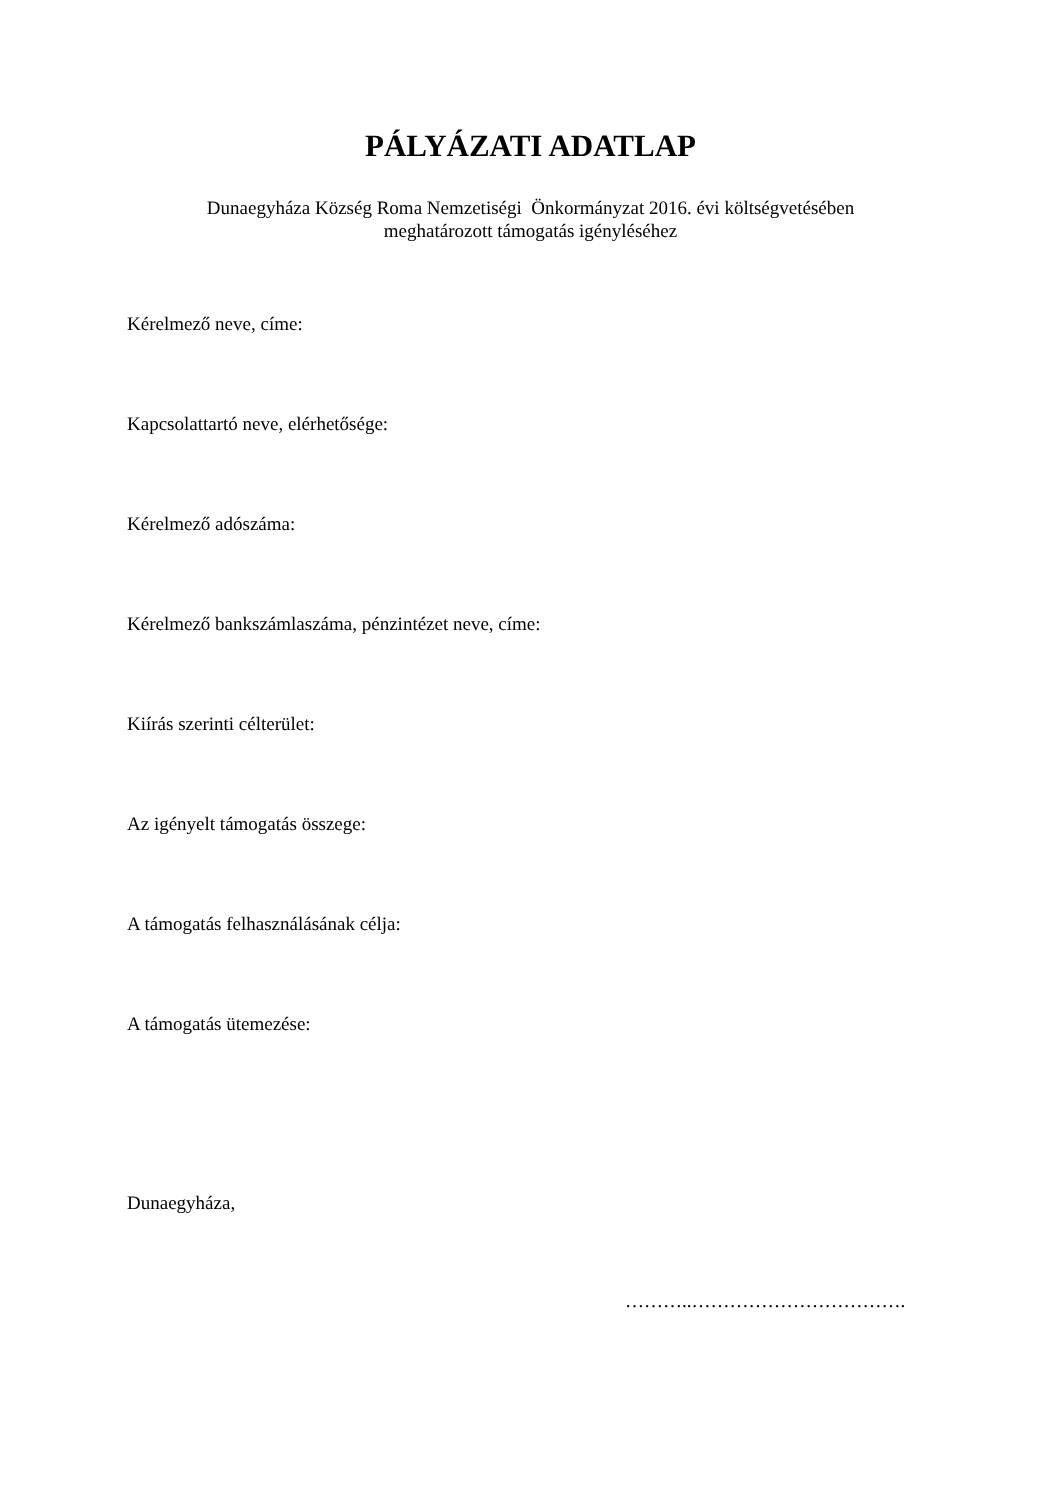PÁLYÁZATI ADATLAP
Dunaegyháza Község Roma Nemzetiségi Önkormányzat 2016. évi költségvetésében
meghatározott támogatás igényléséhez
Kérelmező neve, címe:
Kapcsolattartó neve, elérhetősége:
Kérelmező adószáma:
Kérelmező bankszámlaszáma, pénzintézet neve, címe:
Kiírás szerinti célterület:
Az igényelt támogatás összege:
A támogatás felhasználásának célja:
A támogatás ütemezése:
Dunaegyháza,
………..…………………………….